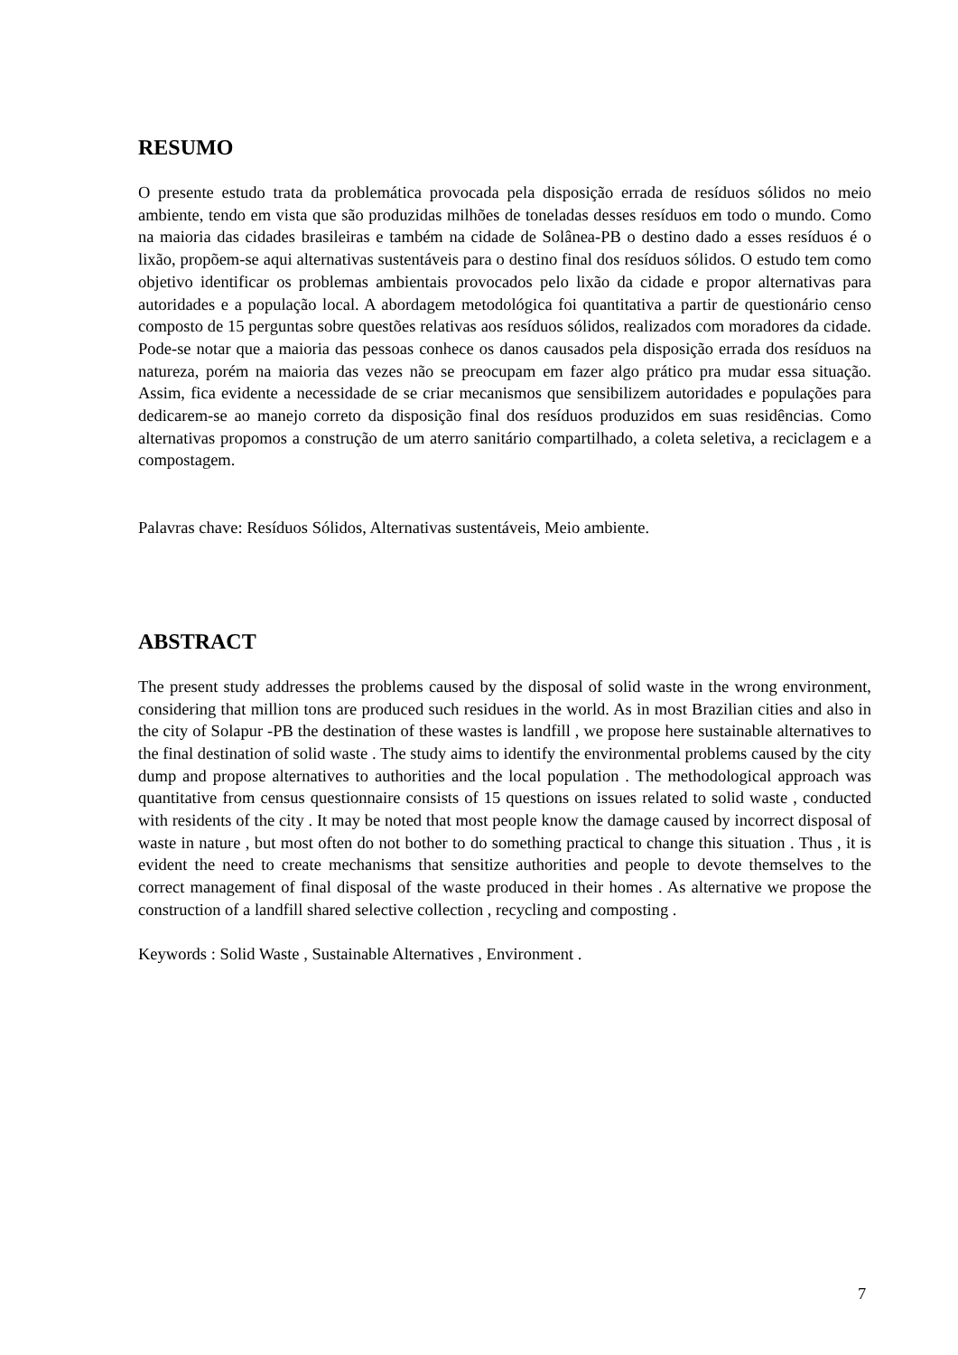RESUMO
O presente estudo trata da problemática provocada pela disposição errada de resíduos sólidos no meio ambiente, tendo em vista que são produzidas milhões de toneladas desses resíduos em todo o mundo. Como na maioria das cidades brasileiras e também na cidade de Solânea-PB o destino dado a esses resíduos é o lixão, propõem-se aqui alternativas sustentáveis para o destino final dos resíduos sólidos. O estudo tem como objetivo identificar os problemas ambientais provocados pelo lixão da cidade e propor alternativas para autoridades e a população local. A abordagem metodológica foi quantitativa a partir de questionário censo composto de 15 perguntas sobre questões relativas aos resíduos sólidos, realizados com moradores da cidade. Pode-se notar que a maioria das pessoas conhece os danos causados pela disposição errada dos resíduos na natureza, porém na maioria das vezes não se preocupam em fazer algo prático pra mudar essa situação. Assim, fica evidente a necessidade de se criar mecanismos que sensibilizem autoridades e populações para dedicarem-se ao manejo correto da disposição final dos resíduos produzidos em suas residências. Como alternativas propomos a construção de um aterro sanitário compartilhado, a coleta seletiva, a reciclagem e a compostagem.
Palavras chave: Resíduos Sólidos, Alternativas sustentáveis, Meio ambiente.
ABSTRACT
The present study addresses the problems caused by the disposal of solid waste in the wrong environment, considering that million tons are produced such residues in the world. As in most Brazilian cities and also in the city of Solapur -PB the destination of these wastes is landfill , we propose here sustainable alternatives to the final destination of solid waste . The study aims to identify the environmental problems caused by the city dump and propose alternatives to authorities and the local population . The methodological approach was quantitative from census questionnaire consists of 15 questions on issues related to solid waste , conducted with residents of the city . It may be noted that most people know the damage caused by incorrect disposal of waste in nature , but most often do not bother to do something practical to change this situation . Thus , it is evident the need to create mechanisms that sensitize authorities and people to devote themselves to the correct management of final disposal of the waste produced in their homes . As alternative we propose the construction of a landfill shared selective collection , recycling and composting .
Keywords : Solid Waste , Sustainable Alternatives , Environment .
7